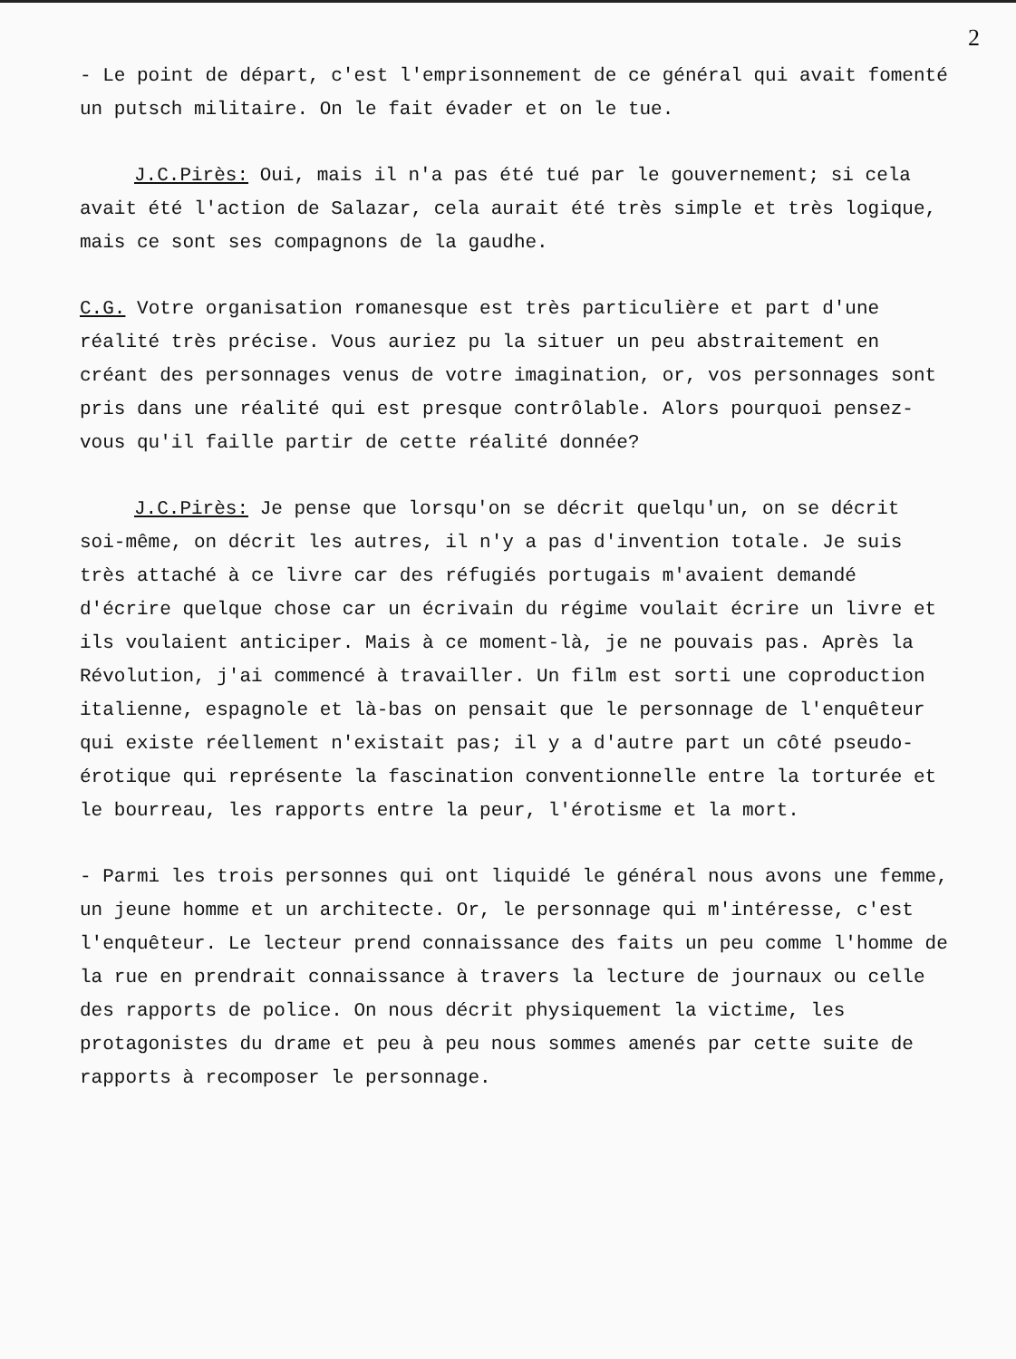2
- Le point de départ, c'est l'emprisonnement de ce général qui avait fomenté un putsch militaire. On le fait évader et on le tue.
J.C.Pirès: Oui, mais il n'a pas été tué par le gouvernement; si cela avait été l'action de Salazar, cela aurait été très simple et très logique, mais ce sont ses compagnons de la gaudhe.
C.G. Votre organisation romanesque est très particulière et part d'une réalité très précise. Vous auriez pu la situer un peu abstraitement en créant des personnages venus de votre imagination, or, vos personnages sont pris dans une réalité qui est presque contrôlable. Alors pourquoi pensez-vous qu'il faille partir de cette réalité donnée?
J.C.Pirès: Je pense que lorsqu'on se décrit quelqu'un, on se décrit soi-même, on décrit les autres, il n'y a pas d'invention totale. Je suis très attaché à ce livre car des réfugiés portugais m'avaient demandé d'écrire quelque chose car un écrivain du régime voulait écrire un livre et ils voulaient anticiper. Mais à ce moment-là, je ne pouvais pas. Après la Révolution, j'ai commencé à travailler. Un film est sorti une coproduction italienne, espagnole et là-bas on pensait que le personnage de l'enquêteur qui existe réellement n'existait pas; il y a d'autre part un côté pseudo-érotique qui représente la fascination conventionnelle entre la torturée et le bourreau, les rapports entre la peur, l'érotisme et la mort.
- Parmi les trois personnes qui ont liquidé le général nous avons une femme, un jeune homme et un architecte. Or, le personnage qui m'intéresse, c'est l'enquêteur. Le lecteur prend connaissance des faits un peu comme l'homme de la rue en prendrait connaissance à travers la lecture de journaux ou celle des rapports de police. On nous décrit physiquement la victime, les protagonistes du drame et peu à peu nous sommes amenés par cette suite de rapports à recomposer le personnage.